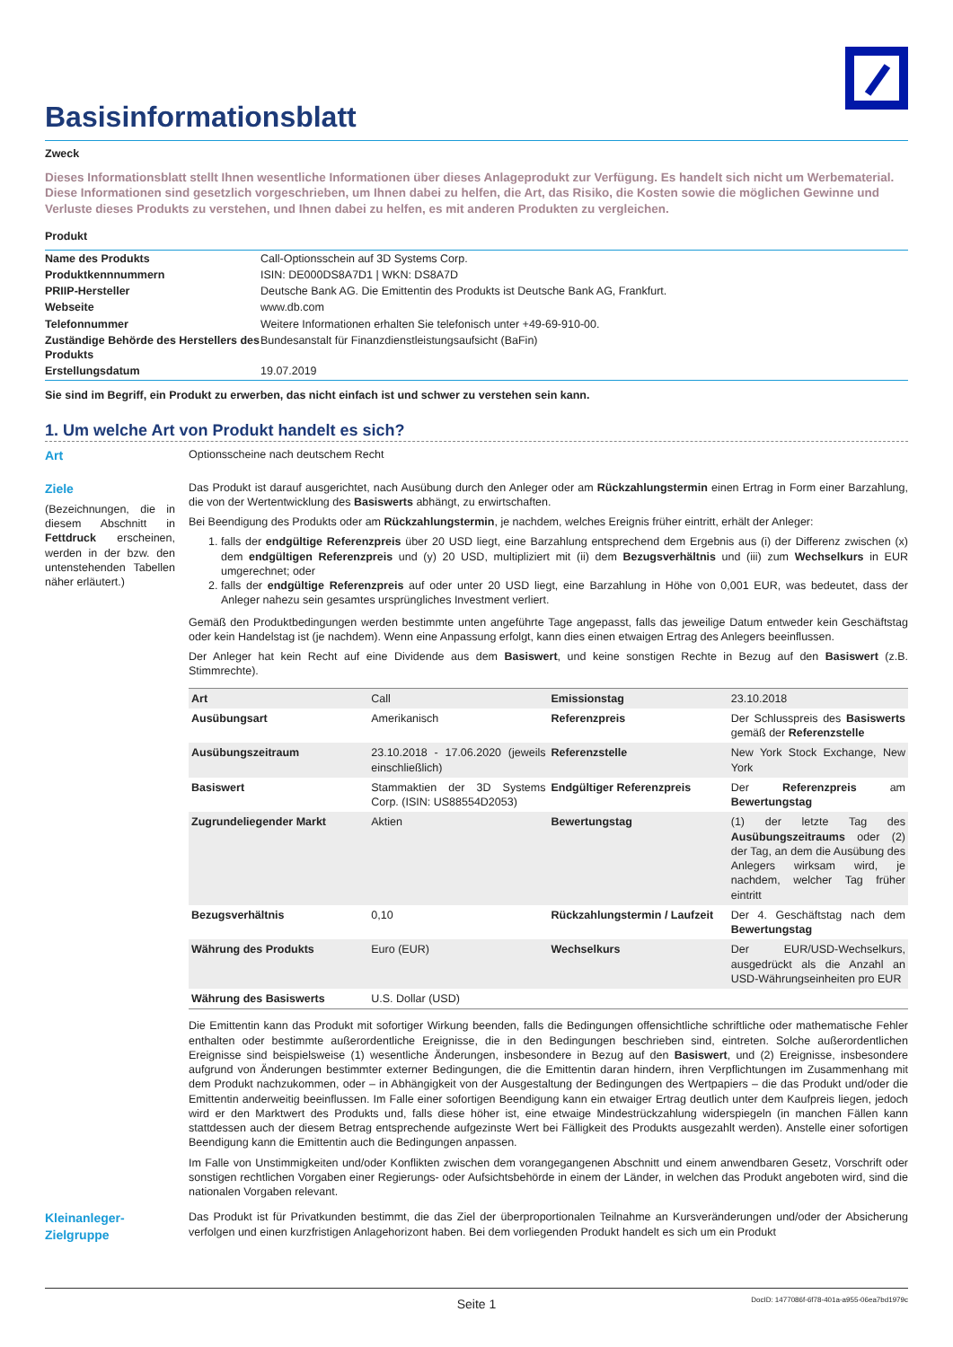Basisinformationsblatt
Zweck
Dieses Informationsblatt stellt Ihnen wesentliche Informationen über dieses Anlageprodukt zur Verfügung. Es handelt sich nicht um Werbematerial. Diese Informationen sind gesetzlich vorgeschrieben, um Ihnen dabei zu helfen, die Art, das Risiko, die Kosten sowie die möglichen Gewinne und Verluste dieses Produkts zu verstehen, und Ihnen dabei zu helfen, es mit anderen Produkten zu vergleichen.
Produkt
| Name des Produkts | Call-Optionsschein auf 3D Systems Corp. |
| Produktkennnummern | ISIN: DE000DS8A7D1 / WKN: DS8A7D |
| PRIIP-Hersteller | Deutsche Bank AG. Die Emittentin des Produkts ist Deutsche Bank AG, Frankfurt. |
| Webseite | www.db.com |
| Telefonnummer | Weitere Informationen erhalten Sie telefonisch unter +49-69-910-00. |
| Zuständige Behörde des Herstellers des Produkts | Bundesanstalt für Finanzdienstleistungsaufsicht (BaFin) |
| Erstellungsdatum | 19.07.2019 |
Sie sind im Begriff, ein Produkt zu erwerben, das nicht einfach ist und schwer zu verstehen sein kann.
1. Um welche Art von Produkt handelt es sich?
Art Optionsscheine nach deutschem Recht
Ziele
(Bezeichnungen, die in diesem Abschnitt in Fettdruck erscheinen, werden in der bzw. den untenstehenden Tabellen näher erläutert.)
Das Produkt ist darauf ausgerichtet, nach Ausübung durch den Anleger oder am Rückzahlungstermin einen Ertrag in Form einer Barzahlung, die von der Wertentwicklung des Basiswerts abhängt, zu erwirtschaften.
Bei Beendigung des Produkts oder am Rückzahlungstermin, je nachdem, welches Ereignis früher eintritt, erhält der Anleger:
1. falls der endgültige Referenzpreis über 20 USD liegt, eine Barzahlung entsprechend dem Ergebnis aus (i) der Differenz zwischen (x) dem endgültigen Referenzpreis und (y) 20 USD, multipliziert mit (ii) dem Bezugsverhältnis und (iii) zum Wechselkurs in EUR umgerechnet; oder
2. falls der endgültige Referenzpreis auf oder unter 20 USD liegt, eine Barzahlung in Höhe von 0,001 EUR, was bedeutet, dass der Anleger nahezu sein gesamtes ursprüngliches Investment verliert.
Gemäß den Produktbedingungen werden bestimmte unten angeführte Tage angepasst, falls das jeweilige Datum entweder kein Geschäftstag oder kein Handelstag ist (je nachdem). Wenn eine Anpassung erfolgt, kann dies einen etwaigen Ertrag des Anlegers beeinflussen.
Der Anleger hat kein Recht auf eine Dividende aus dem Basiswert, und keine sonstigen Rechte in Bezug auf den Basiswert (z.B. Stimmrechte).
| Art | Call | Emissionstag | 23.10.2018 |
| Ausübungsart | Amerikanisch | Referenzpreis | Der Schlusspreis des Basiswerts gemäß der Referenzstelle |
| Ausübungszeitraum | 23.10.2018 - 17.06.2020 (jeweils einschließlich) | Referenzstelle | New York Stock Exchange, New York |
| Basiswert | Stammaktien der 3D Systems Corp. (ISIN: US88554D2053) | Endgültiger Referenzpreis | Der Referenzpreis am Bewertungstag |
| Zugrundeliegender Markt | Aktien | Bewertungstag | (1) der letzte Tag des Ausübungszeitraums oder (2) der Tag, an dem die Ausübung des Anlegers wirksam wird, je nachdem, welcher Tag früher eintritt |
| Bezugsverhältnis | 0,10 | Rückzahlungstermin / Laufzeit | Der 4. Geschäftstag nach dem Bewertungstag |
| Währung des Produkts | Euro (EUR) | Wechselkurs | Der EUR/USD-Wechselkurs, ausgedrückt als die Anzahl an USD-Währungseinheiten pro EUR |
| Währung des Basiswerts | U.S. Dollar (USD) | | |
Die Emittentin kann das Produkt mit sofortiger Wirkung beenden, falls die Bedingungen offensichtliche schriftliche oder mathematische Fehler enthalten oder bestimmte außerordentliche Ereignisse, die in den Bedingungen beschrieben sind, eintreten. Solche außerordentlichen Ereignisse sind beispielsweise (1) wesentliche Änderungen, insbesondere in Bezug auf den Basiswert, und (2) Ereignisse, insbesondere aufgrund von Änderungen bestimmter externer Bedingungen, die die Emittentin daran hindern, ihren Verpflichtungen im Zusammenhang mit dem Produkt nachzukommen, oder – in Abhängigkeit von der Ausgestaltung der Bedingungen des Wertpapiers – die das Produkt und/oder die Emittentin anderweitig beeinflussen. Im Falle einer sofortigen Beendigung kann ein etwaiger Ertrag deutlich unter dem Kaufpreis liegen, jedoch wird er den Marktwert des Produkts und, falls diese höher ist, eine etwaige Mindestrückzahlung widerspiegeln (in manchen Fällen kann stattdessen auch der diesem Betrag entsprechende aufgezinste Wert bei Fälligkeit des Produkts ausgezahlt werden). Anstelle einer sofortigen Beendigung kann die Emittentin auch die Bedingungen anpassen.
Im Falle von Unstimmigkeiten und/oder Konflikten zwischen dem vorangegangenen Abschnitt und einem anwendbaren Gesetz, Vorschrift oder sonstigen rechtlichen Vorgaben einer Regierungs- oder Aufsichtsbehörde in einem der Länder, in welchen das Produkt angeboten wird, sind die nationalen Vorgaben relevant.
Kleinanleger-Zielgruppe
Das Produkt ist für Privatkunden bestimmt, die das Ziel der überproportionalen Teilnahme an Kursveränderungen und/oder der Absicherung verfolgen und einen kurzfristigen Anlagehorizont haben. Bei dem vorliegenden Produkt handelt es sich um ein Produkt
Seite 1 DocID: 1477086f-6f78-401a-a955-06ea7bd1979c